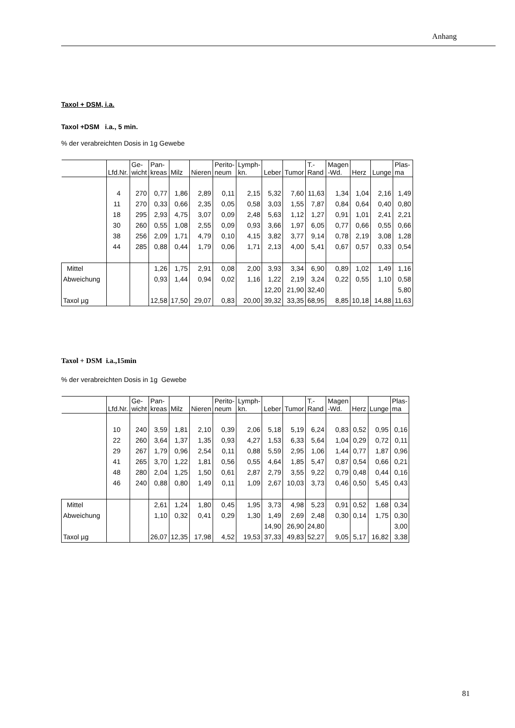Anhang
Taxol + DSM, i.a.
Taxol +DSM i.a., 5 min.
% der verabreichten Dosis in 1g Gewebe
| | Lfd.Nr. | Ge- wicht | Pan- kreas | Milz | Nieren | Perito- neum | Lymph- kn. | Leber | Tumor | T.- Rand | Magen -Wd. | Herz | Lunge | Plas- ma |
| | 4 | 270 | 0,77 | 1,86 | 2,89 | 0,11 | 2,15 | 5,32 | 7,60 | 11,63 | 1,34 | 1,04 | 2,16 | 1,49 |
| | 11 | 270 | 0,33 | 0,66 | 2,35 | 0,05 | 0,58 | 3,03 | 1,55 | 7,87 | 0,84 | 0,64 | 0,40 | 0,80 |
| | 18 | 295 | 2,93 | 4,75 | 3,07 | 0,09 | 2,48 | 5,63 | 1,12 | 1,27 | 0,91 | 1,01 | 2,41 | 2,21 |
| | 30 | 260 | 0,55 | 1,08 | 2,55 | 0,09 | 0,93 | 3,66 | 1,97 | 6,05 | 0,77 | 0,66 | 0,55 | 0,66 |
| | 38 | 256 | 2,09 | 1,71 | 4,79 | 0,10 | 4,15 | 3,82 | 3,77 | 9,14 | 0,78 | 2,19 | 3,08 | 1,28 |
| | 44 | 285 | 0,88 | 0,44 | 1,79 | 0,06 | 1,71 | 2,13 | 4,00 | 5,41 | 0,67 | 0,57 | 0,33 | 0,54 |
| Mittel | | | 1,26 | 1,75 | 2,91 | 0,08 | 2,00 | 3,93 | 3,34 | 6,90 | 0,89 | 1,02 | 1,49 | 1,16 |
| Abweichung | | | 0,93 | 1,44 | 0,94 | 0,02 | 1,16 | 1,22 | 2,19 | 3,24 | 0,22 | 0,55 | 1,10 | 0,58 |
| | | | | | | | | 12,20 | 21,90 | 32,40 | | | | 5,80 |
| Taxol µg | | | 12,58 | 17,50 | 29,07 | 0,83 | 20,00 | 39,32 | 33,35 | 68,95 | 8,85 | 10,18 | 14,88 | 11,63 |
Taxol + DSM i.a.,15min
% der verabreichten Dosis in 1g Gewebe
| | Lfd.Nr. | Ge- wicht | Pan- kreas | Milz | Nieren | Perito- neum | Lymph- kn. | Leber | Tumor | T.- Rand | Magen -Wd. | Herz | Lunge | Plas- ma |
| | 10 | 240 | 3,59 | 1,81 | 2,10 | 0,39 | 2,06 | 5,18 | 5,19 | 6,24 | 0,83 | 0,52 | 0,95 | 0,16 |
| | 22 | 260 | 3,64 | 1,37 | 1,35 | 0,93 | 4,27 | 1,53 | 6,33 | 5,64 | 1,04 | 0,29 | 0,72 | 0,11 |
| | 29 | 267 | 1,79 | 0,96 | 2,54 | 0,11 | 0,88 | 5,59 | 2,95 | 1,06 | 1,44 | 0,77 | 1,87 | 0,96 |
| | 41 | 265 | 3,70 | 1,22 | 1,81 | 0,56 | 0,55 | 4,64 | 1,85 | 5,47 | 0,87 | 0,54 | 0,66 | 0,21 |
| | 48 | 280 | 2,04 | 1,25 | 1,50 | 0,61 | 2,87 | 2,79 | 3,55 | 9,22 | 0,79 | 0,48 | 0,44 | 0,16 |
| | 46 | 240 | 0,88 | 0,80 | 1,49 | 0,11 | 1,09 | 2,67 | 10,03 | 3,73 | 0,46 | 0,50 | 5,45 | 0,43 |
| Mittel | | | 2,61 | 1,24 | 1,80 | 0,45 | 1,95 | 3,73 | 4,98 | 5,23 | 0,91 | 0,52 | 1,68 | 0,34 |
| Abweichung | | | 1,10 | 0,32 | 0,41 | 0,29 | 1,30 | 1,49 | 2,69 | 2,48 | 0,30 | 0,14 | 1,75 | 0,30 |
| | | | | | | | | 14,90 | 26,90 | 24,80 | | | | 3,00 |
| Taxol µg | | | 26,07 | 12,35 | 17,98 | 4,52 | 19,53 | 37,33 | 49,83 | 52,27 | 9,05 | 5,17 | 16,82 | 3,38 |
81